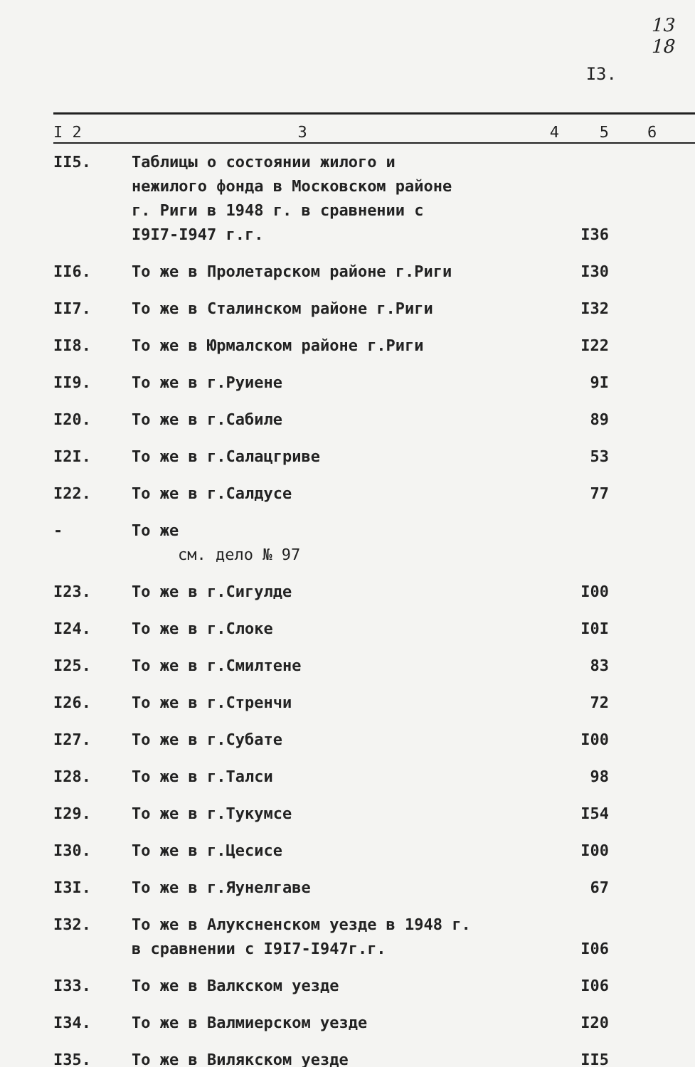13
18
I3.
| I 2 | 3 | 4 | 5 | 6 |
| --- | --- | --- | --- | --- |
| II5. | Таблицы о состоянии жилого и нежилого фонда в Московском районе г. Риги в 1948 г. в сравнении с I9I7-I947 г.г. | | I36 | |
| II6. | То же в Пролетарском районе г.Риги | | I30 | |
| II7. | То же в Сталинском районе г.Риги | | I32 | |
| II8. | То же в Юрмалском районе г.Риги | | I22 | |
| II9. | То же в г.Руиене | | 9I | |
| I20. | То же в г.Сабиле | | 89 | |
| I2I. | То же в г.Салацгриве | | 53 | |
| I22. | То же в г.Салдусе | | 77 | |
| - | То же см. дело № 97 | | | |
| I23. | То же в г.Сигулде | | I00 | |
| I24. | То же в г.Слоке | | I0I | |
| I25. | То же в г.Смилтене | | 83 | |
| I26. | То же в г.Стренчи | | 72 | |
| I27. | То же в г.Субате | | I00 | |
| I28. | То же в г.Талси | | 98 | |
| I29. | То же в г.Тукумсе | | I54 | |
| I30. | То же в г.Цесисе | | I00 | |
| I3I. | То же в г.Яунелгаве | | 67 | |
| I32. | То же в Алуксненском уезде в 1948 г. в сравнении с I9I7-I947г.г. | | I06 | |
| I33. | То же в Валкском уезде | | I06 | |
| I34. | То же в Валмиерском уезде | | I20 | |
| I35. | То же в Вилякском уезде | | II5 | |